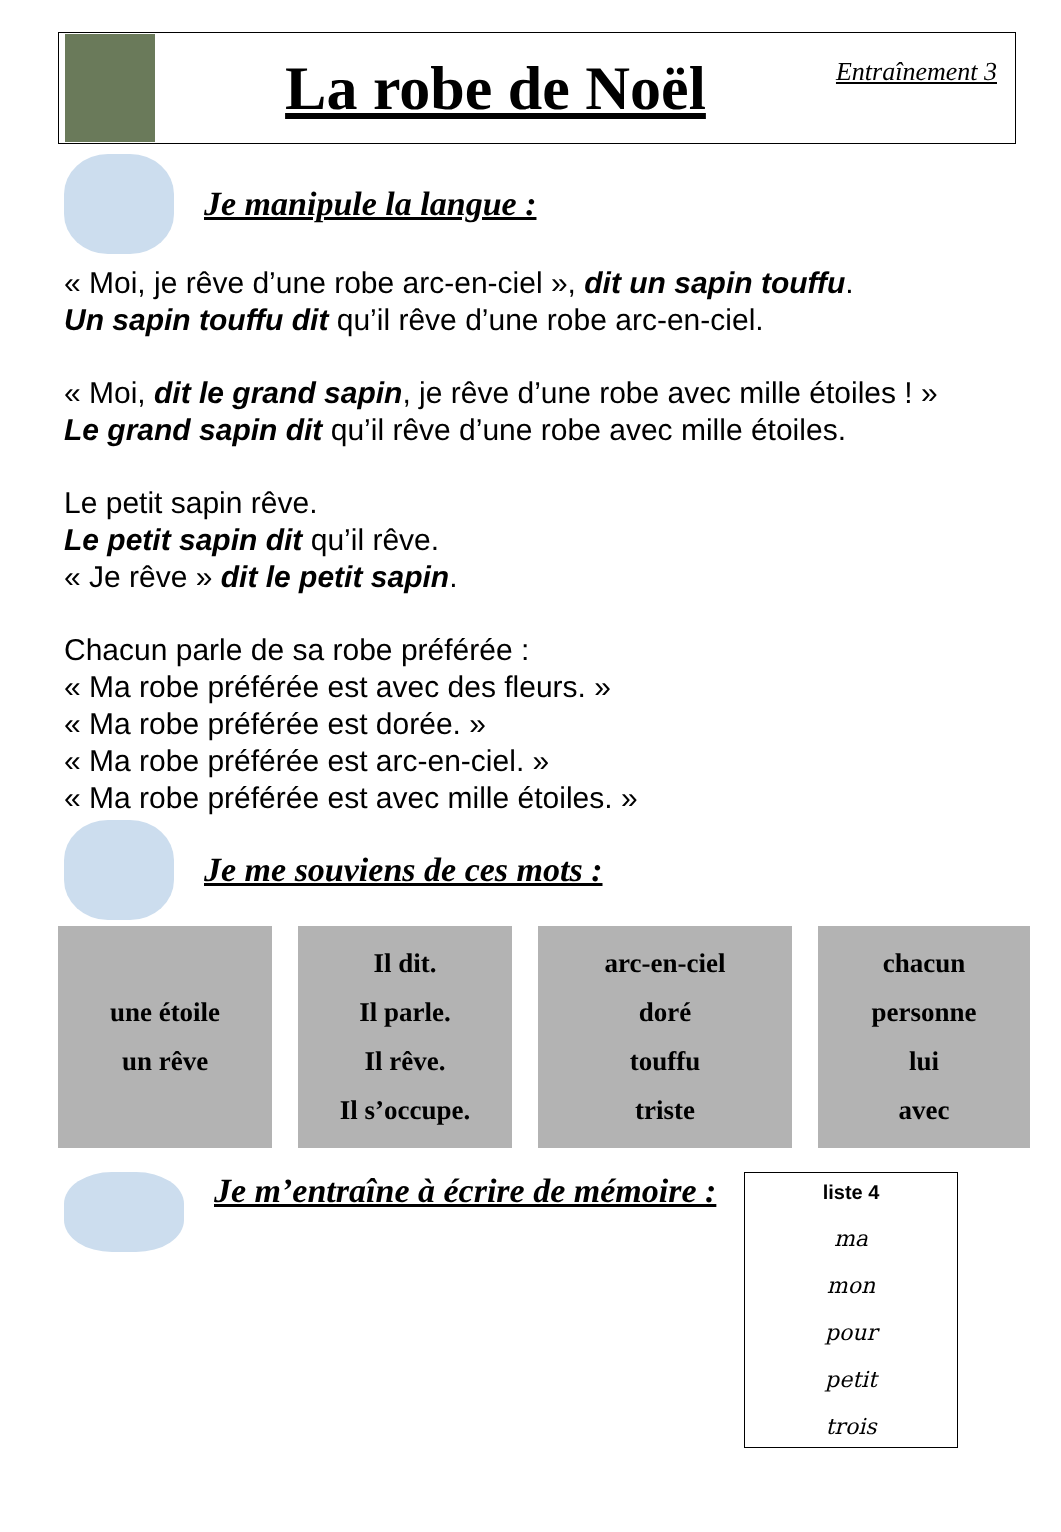La robe de Noël
Entraînement 3
Je manipule la langue :
« Moi, je rêve d’une robe arc-en-ciel », dit un sapin touffu.
Un sapin touffu dit qu’il rêve d’une robe arc-en-ciel.
« Moi, dit le grand sapin, je rêve d’une robe avec mille étoiles ! »
Le grand sapin dit qu’il rêve d’une robe avec mille étoiles.
Le petit sapin rêve.
Le petit sapin dit qu’il rêve.
« Je rêve » dit le petit sapin.
Chacun parle de sa robe préférée :
« Ma robe préférée est avec des fleurs. »
« Ma robe préférée est dorée. »
« Ma robe préférée est arc-en-ciel. »
« Ma robe préférée est avec mille étoiles. »
Je me souviens de ces mots :
| une étoile un rêve | | Il dit. Il parle. Il rêve. Il s’occupe. | | arc-en-ciel doré touffu triste | | chacun personne lui avec |
Je m’entraîne à écrire de mémoire :
liste 4
ma
mon
pour
petit
trois